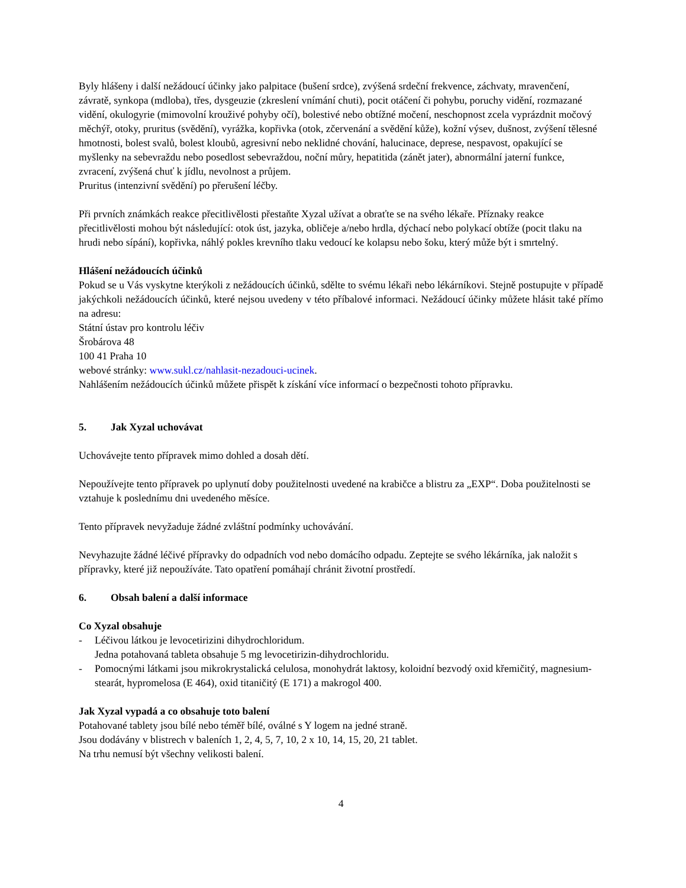Byly hlášeny i další nežádoucí účinky jako palpitace (bušení srdce), zvýšená srdeční frekvence, záchvaty, mravenčení, závratě, synkopa (mdloba), třes, dysgeuzie (zkreslení vnímání chuti), pocit otáčení či pohybu, poruchy vidění, rozmazané vidění, okulogyrie (mimovolní krouživé pohyby očí), bolestivé nebo obtížné močení, neschopnost zcela vyprázdnit močový měchýř, otoky, pruritus (svědění), vyrážka, kopřivka (otok, zčervenání a svědění kůže), kožní výsev, dušnost, zvýšení tělesné hmotnosti, bolest svalů, bolest kloubů, agresivní nebo neklidné chování, halucinace, deprese, nespavost, opakující se myšlenky na sebevraždu nebo posedlost sebevraždou, noční můry, hepatitida (zánět jater), abnormální jaterní funkce, zvracení, zvýšená chuť k jídlu, nevolnost a průjem.
Pruritus (intenzivní svědění) po přerušení léčby.
Při prvních známkách reakce přecitlivělosti přestaňte Xyzal užívat a obraťte se na svého lékaře. Příznaky reakce přecitlivělosti mohou být následující: otok úst, jazyka, obličeje a/nebo hrdla, dýchací nebo polykací obtíže (pocit tlaku na hrudi nebo sípání), kopřivka, náhlý pokles krevního tlaku vedoucí ke kolapsu nebo šoku, který může být i smrtelný.
Hlášení nežádoucích účinků
Pokud se u Vás vyskytne kterýkoli z nežádoucích účinků, sdělte to svému lékaři nebo lékárníkovi. Stejně postupujte v případě jakýchkoli nežádoucích účinků, které nejsou uvedeny v této příbalové informaci. Nežádoucí účinky můžete hlásit také přímo na adresu:
Státní ústav pro kontrolu léčiv
Šrobárova 48
100 41 Praha 10
webové stránky: www.sukl.cz/nahlasit-nezadouci-ucinek.
Nahlášením nežádoucích účinků můžete přispět k získání více informací o bezpečnosti tohoto přípravku.
5. Jak Xyzal uchovávat
Uchovávejte tento přípravek mimo dohled a dosah dětí.
Nepoužívejte tento přípravek po uplynutí doby použitelnosti uvedené na krabičce a blistru za „EXP“. Doba použitelnosti se vztahuje k poslednímu dni uvedeného měsíce.
Tento přípravek nevyžaduje žádné zvláštní podmínky uchovávání.
Nevyhazujte žádné léčivé přípravky do odpadních vod nebo domácího odpadu. Zeptejte se svého lékárníka, jak naložit s přípravky, které již nepoužíváte. Tato opatření pomáhají chránit životní prostředí.
6. Obsah balení a další informace
Co Xyzal obsahuje
- Léčivou látkou je levocetirizini dihydrochloridum.
Jedna potahovaná tableta obsahuje 5 mg levocetirizin-dihydrochloridu.
- Pomocnými látkami jsou mikrokrystalická celulosa, monohydrát laktosy, koloidní bezvodý oxid křemičitý, magnesium-stearát, hypromelosa (E 464), oxid titaničitý (E 171) a makrogol 400.
Jak Xyzal vypadá a co obsahuje toto balení
Potahované tablety jsou bílé nebo téměř bílé, oválné s Y logem na jedné straně.
Jsou dodávány v blistrech v baleních 1, 2, 4, 5, 7, 10, 2 x 10, 14, 15, 20, 21 tablet.
Na trhu nemusí být všechny velikosti balení.
4